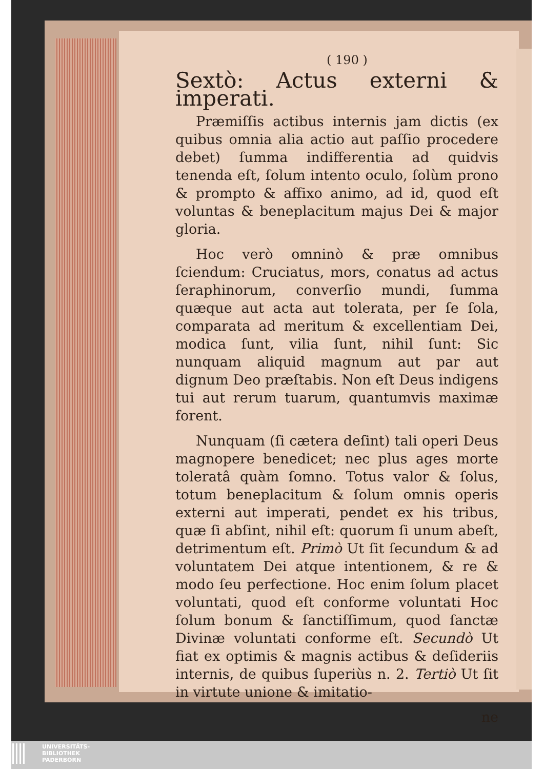( 190 )
Sextò: Actus externi & imperati.
Præmiſſis actibus internis jam dictis (ex quibus omnia alia actio aut paſſio procedere debet) ſumma indifferentia ad quidvis tenenda eſt, ſolum intento oculo, ſolùm prono & prompto & affixo animo, ad id, quod eſt voluntas & beneplacitum majus Dei & major gloria.
Hoc verò omninò & præ omnibus ſciendum: Cruciatus, mors, conatus ad actus ſeraphinorum, converſio mundi, ſumma quæque aut acta aut tolerata, per ſe ſola, comparata ad meritum & excellentiam Dei, modica ſunt, vilia ſunt, nihil ſunt: Sic nunquam aliquid magnum aut par aut dignum Deo præſtabis. Non eſt Deus indigens tui aut rerum tuarum, quantumvis maximæ forent.
Nunquam (ſi cætera deſint) tali operi Deus magnopere benedicet; nec plus ages morte toleratâ quàm ſomno. Totus valor & ſolus, totum beneplacitum & ſolum omnis operis externi aut imperati, pendet ex his tribus, quæ ſi abſint, nihil eſt: quorum ſi unum abeſt, detrimentum eſt. Primò Ut ſit ſecundum & ad voluntatem Dei atque intentionem, & re & modo ſeu perfectione. Hoc enim ſolum placet voluntati, quod eſt conforme voluntati Hoc ſolum bonum & ſanctiſſimum, quod ſanctæ Divinæ voluntati conforme eſt. Secundò Ut fiat ex optimis & magnis actibus & deſideriis internis, de quibus ſuperiùs n. 2. Tertiò Ut ſit in virtute unione & imitatio-
ne
UNIVERSITÄTS-
BIBLIOTHEK
PADERBORN